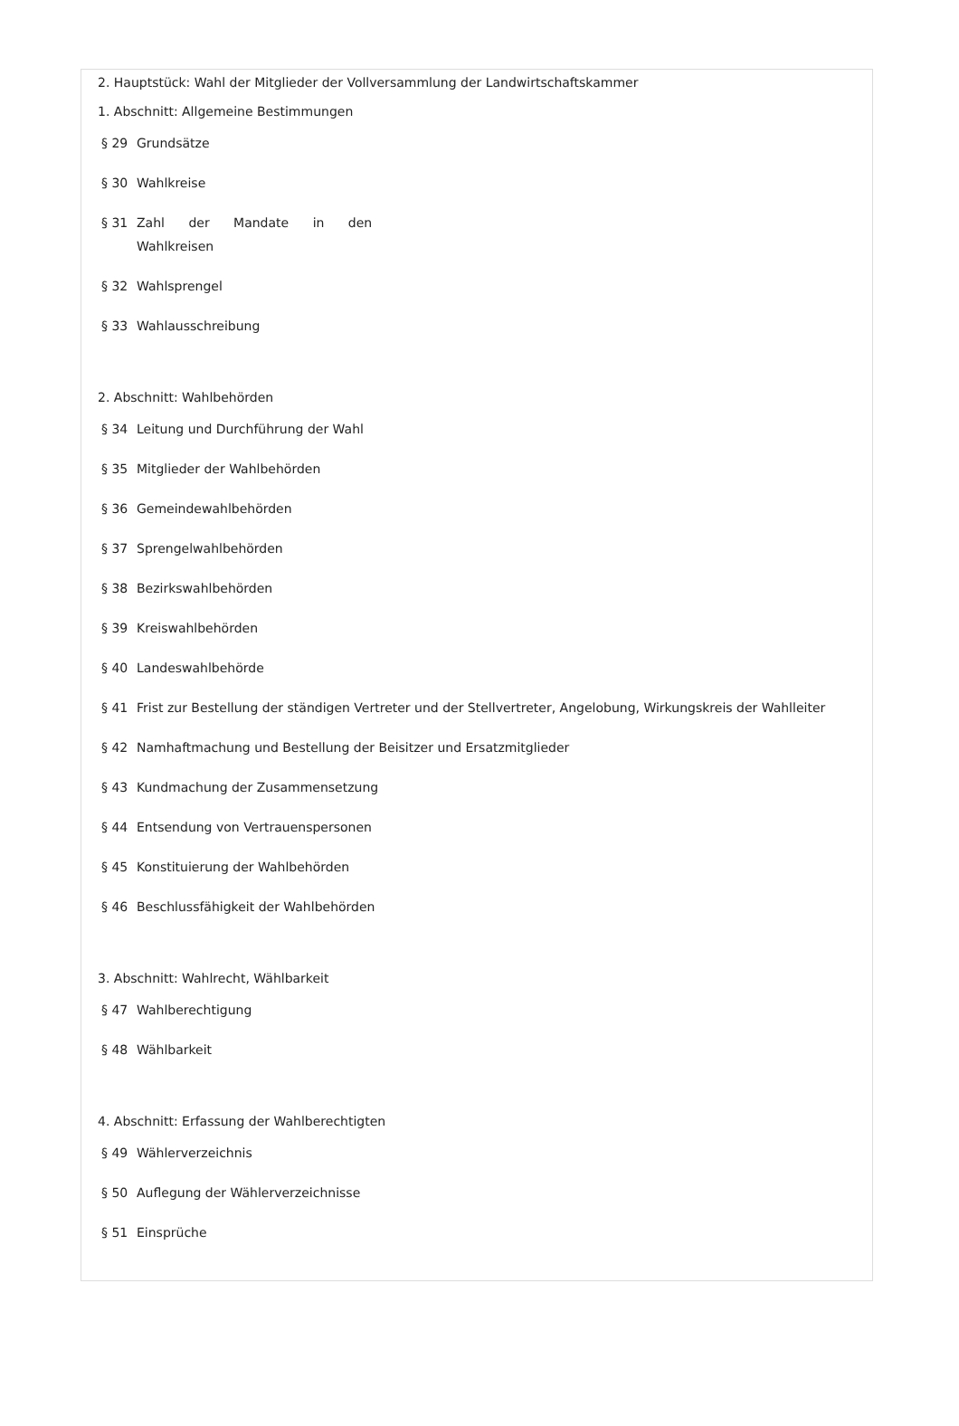2. Hauptstück: Wahl der Mitglieder der Vollversammlung der Landwirtschaftskammer
1. Abschnitt: Allgemeine Bestimmungen
§ 29 Grundsätze
§ 30 Wahlkreise
§ 31 Zahl der Mandate in den Wahlkreisen
§ 32 Wahlsprengel
§ 33 Wahlausschreibung
2. Abschnitt: Wahlbehörden
§ 34 Leitung und Durchführung der Wahl
§ 35 Mitglieder der Wahlbehörden
§ 36 Gemeindewahlbehörden
§ 37 Sprengelwahlbehörden
§ 38 Bezirkswahlbehörden
§ 39 Kreiswahlbehörden
§ 40 Landeswahlbehörde
§ 41 Frist zur Bestellung der ständigen Vertreter und der Stellvertreter, Angelobung, Wirkungskreis der Wahlleiter
§ 42 Namhaftmachung und Bestellung der Beisitzer und Ersatzmitglieder
§ 43 Kundmachung der Zusammensetzung
§ 44 Entsendung von Vertrauenspersonen
§ 45 Konstituierung der Wahlbehörden
§ 46 Beschlussfähigkeit der Wahlbehörden
3. Abschnitt: Wahlrecht, Wählbarkeit
§ 47 Wahlberechtigung
§ 48 Wählbarkeit
4. Abschnitt: Erfassung der Wahlberechtigten
§ 49 Wählerverzeichnis
§ 50 Auflegung der Wählerverzeichnisse
§ 51 Einsprüche